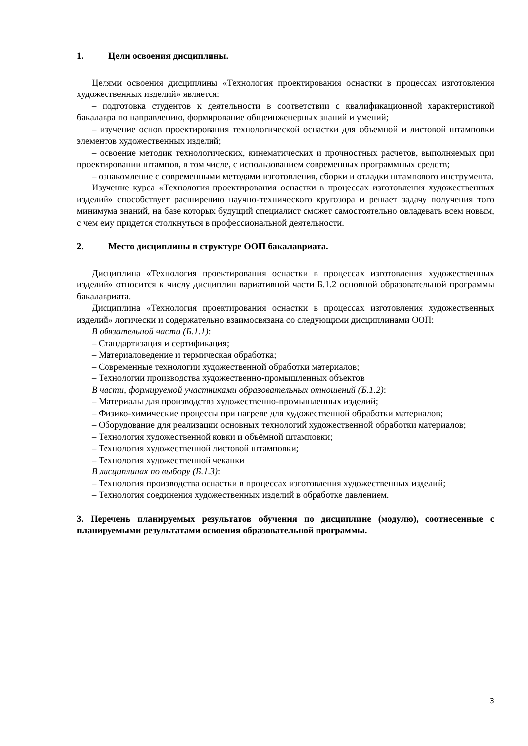1. Цели освоения дисциплины.
Целями освоения дисциплины «Технология проектирования оснастки в процессах изготовления художественных изделий» является:
– подготовка студентов к деятельности в соответствии с квалификационной характеристикой бакалавра по направлению, формирование общеинженерных знаний и умений;
– изучение основ проектирования технологической оснастки для объемной и листовой штамповки элементов художественных изделий;
– освоение методик технологических, кинематических и прочностных расчетов, выполняемых при проектировании штампов, в том числе, с использованием современных программных средств;
– ознакомление с современными методами изготовления, сборки и отладки штампового инструмента.
Изучение курса «Технология проектирования оснастки в процессах изготовления художественных изделий» способствует расширению научно-технического кругозора и решает задачу получения того минимума знаний, на базе которых будущий специалист сможет самостоятельно овладевать всем новым, с чем ему придется столкнуться в профессиональной деятельности.
2. Место дисциплины в структуре ООП бакалавриата.
Дисциплина «Технология проектирования оснастки в процессах изготовления художественных изделий» относится к числу дисциплин вариативной части Б.1.2 основной образовательной программы бакалавриата.
Дисциплина «Технология проектирования оснастки в процессах изготовления художественных изделий» логически и содержательно взаимосвязана со следующими дисциплинами ООП:
В обязательной части (Б.1.1):
– Стандартизация и сертификация;
– Материаловедение и термическая обработка;
– Современные технологии художественной обработки материалов;
– Технологии производства художественно-промышленных объектов
В части, формируемой участниками образовательных отношений (Б.1.2):
– Материалы для производства художественно-промышленных изделий;
– Физико-химические процессы при нагреве для художественной обработки материалов;
– Оборудование для реализации основных технологий художественной обработки материалов;
– Технология художественной ковки и объёмной штамповки;
– Технология художественной листовой штамповки;
– Технология художественной чеканки
В лисциплинах по выбору (Б.1.3):
– Технология производства оснастки в процессах изготовления художественных изделий;
– Технология соединения художественных изделий в обработке давлением.
3. Перечень планируемых результатов обучения по дисциплине (модулю), соотнесенные с планируемыми результатами освоения образовательной программы.
3